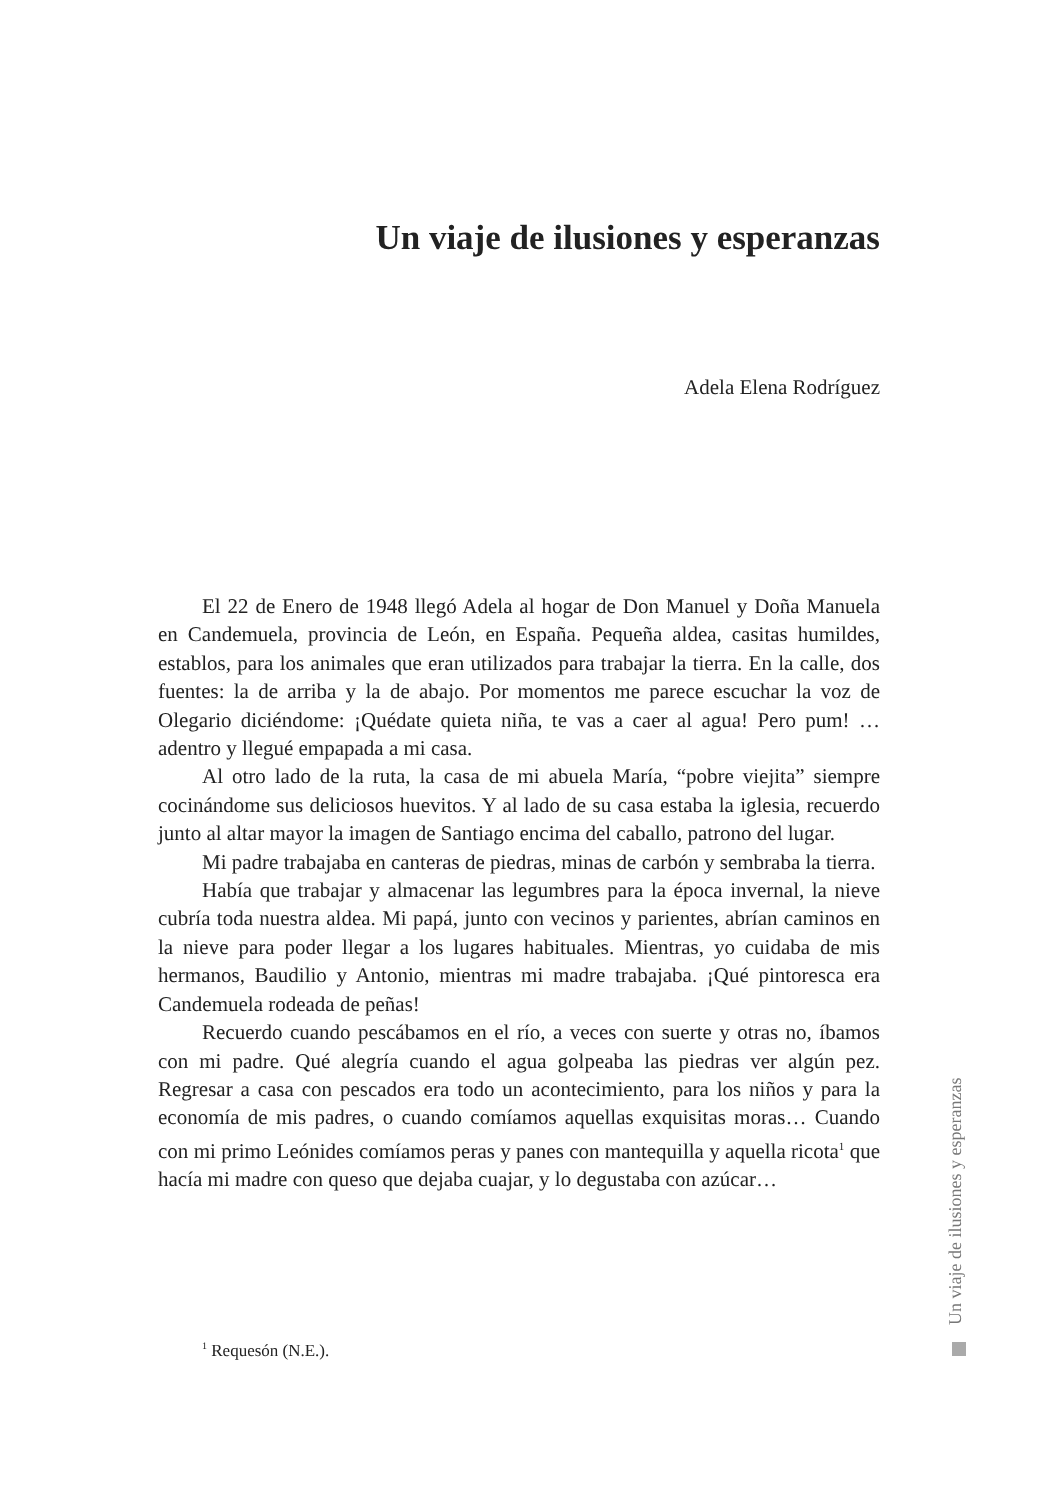Un viaje de ilusiones y esperanzas
Adela Elena Rodríguez
El 22 de Enero de 1948 llegó Adela al hogar de Don Manuel y Doña Manuela en Candemuela, provincia de León, en España. Pequeña aldea, casitas humildes, establos, para los animales que eran utilizados para trabajar la tierra. En la calle, dos fuentes: la de arriba y la de abajo. Por momentos me parece escuchar la voz de Olegario diciéndome: ¡Quédate quieta niña, te vas a caer al agua! Pero pum! …adentro y llegué empapada a mi casa.
Al otro lado de la ruta, la casa de mi abuela María, “pobre viejita” siempre cocinándome sus deliciosos huevitos. Y al lado de su casa estaba la iglesia, recuerdo junto al altar mayor la imagen de Santiago encima del caballo, patrono del lugar.
Mi padre trabajaba en canteras de piedras, minas de carbón y sembraba la tierra.
Había que trabajar y almacenar las legumbres para la época invernal, la nieve cubría toda nuestra aldea. Mi papá, junto con vecinos y parientes, abrían caminos en la nieve para poder llegar a los lugares habituales. Mientras, yo cuidaba de mis hermanos, Baudilio y Antonio, mientras mi madre trabajaba. ¡Qué pintoresca era Candemuela rodeada de peñas!
Recuerdo cuando pescábamos en el río, a veces con suerte y otras no, íbamos con mi padre. Qué alegría cuando el agua golpeaba las piedras ver algún pez. Regresar a casa con pescados era todo un acontecimiento, para los niños y para la economía de mis padres, o cuando comíamos aquellas exquisitas moras… Cuando con mi primo Leónides comíamos peras y panes con mantequilla y aquella ricota<sup>1</sup> que hacía mi madre con queso que dejaba cuajar, y lo degustaba con azúcar…
<sup>1</sup> Requesón (N.E.).
Un viaje de ilusiones y esperanzas